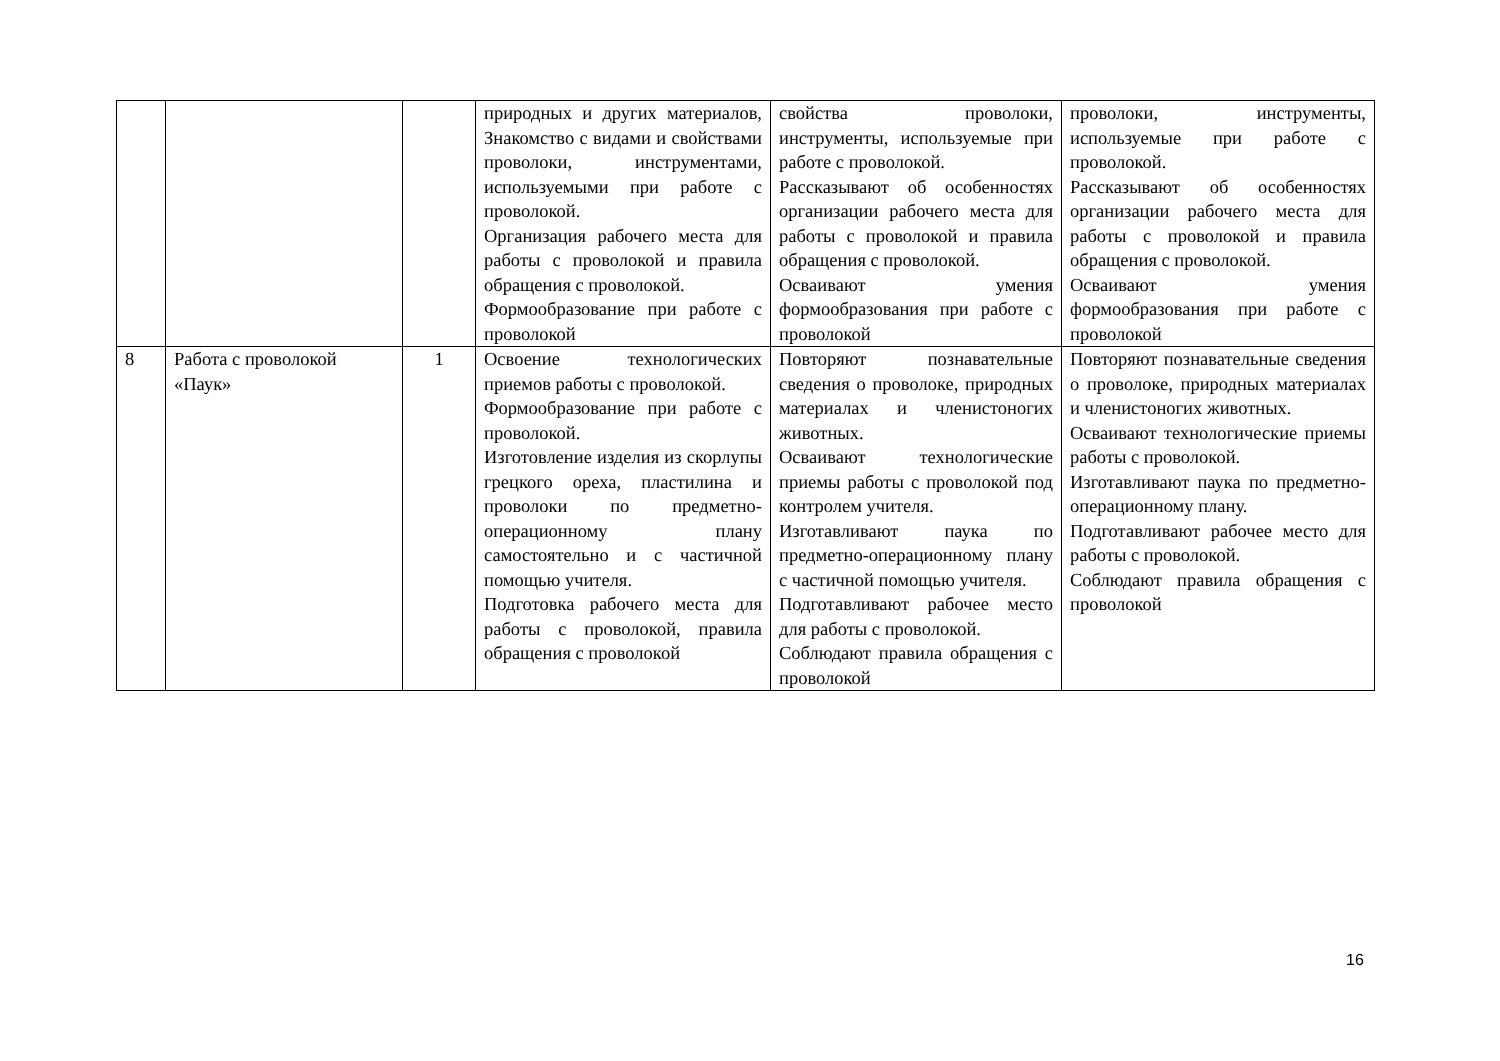| | | | природных и других материалов, Знакомство с видами и свойствами проволоки, инструментами, используемыми при работе с проволокой. Организация рабочего места для работы с проволокой и правила обращения с проволокой. Формообразование при работе с проволокой | свойства проволоки, инструменты, используемые при работе с проволокой. Рассказывают об особенностях организации рабочего места для работы с проволокой и правила обращения с проволокой. Осваивают умения формообразования при работе с проволокой | проволоки, инструменты, используемые при работе с проволокой. Рассказывают об особенностях организации рабочего места для работы с проволокой и правила обращения с проволокой. Осваивают умения формообразования при работе с проволокой |
| 8 | Работа с проволокой «Паук» | 1 | Освоение технологических приемов работы с проволокой. Формообразование при работе с проволокой. Изготовление изделия из скорлупы грецкого ореха, пластилина и проволоки по предметно-операционному плану самостоятельно и с частичной помощью учителя. Подготовка рабочего места для работы с проволокой, правила обращения с проволокой | Повторяют познавательные сведения о проволоке, природных материалах и членистоногих животных. Осваивают технологические приемы работы с проволокой под контролем учителя. Изготавливают паука по предметно-операционному плану с частичной помощью учителя. Подготавливают рабочее место для работы с проволокой. Соблюдают правила обращения с проволокой | Повторяют познавательные сведения о проволоке, природных материалах и членистоногих животных. Осваивают технологические приемы работы с проволокой. Изготавливают паука по предметно-операционному плану. Подготавливают рабочее место для работы с проволокой. Соблюдают правила обращения с проволокой |
16